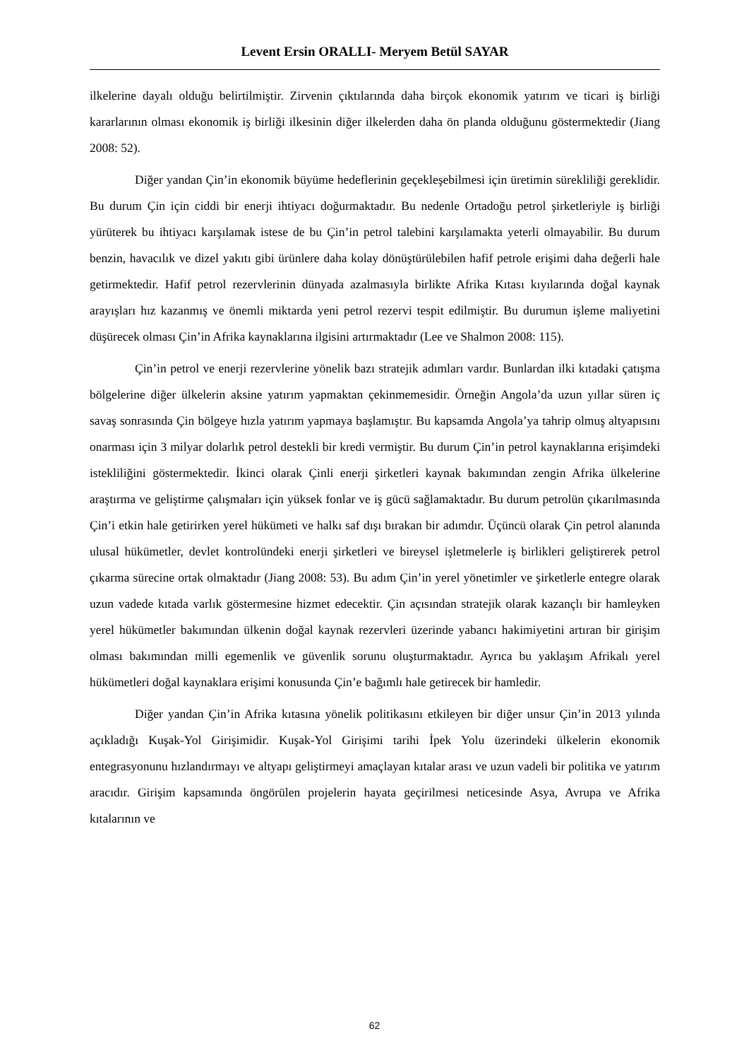Levent Ersin ORALLI- Meryem Betül SAYAR
ilkelerine dayalı olduğu belirtilmiştir. Zirvenin çıktılarında daha birçok ekonomik yatırım ve ticari iş birliği kararlarının olması ekonomik iş birliği ilkesinin diğer ilkelerden daha ön planda olduğunu göstermektedir (Jiang 2008: 52).
Diğer yandan Çin’in ekonomik büyüme hedeflerinin geçekleşebilmesi için üretimin sürekliliği gereklidir. Bu durum Çin için ciddi bir enerji ihtiyacı doğurmaktadır. Bu nedenle Ortadoğu petrol şirketleriyle iş birliği yürüterek bu ihtiyacı karşılamak istese de bu Çin’in petrol talebini karşılamakta yeterli olmayabilir. Bu durum benzin, havacılık ve dizel yakıtı gibi ürünlere daha kolay dönüştürülebilen hafif petrole erişimi daha değerli hale getirmektedir. Hafif petrol rezervlerinin dünyada azalmasıyla birlikte Afrika Kıtası kıyılarında doğal kaynak arayışları hız kazanmış ve önemli miktarda yeni petrol rezervi tespit edilmiştir. Bu durumun işleme maliyetini düşürecek olması Çin’in Afrika kaynaklarına ilgisini artırmaktadır (Lee ve Shalmon 2008: 115).
Çin’in petrol ve enerji rezervlerine yönelik bazı stratejik adımları vardır. Bunlardan ilki kıtadaki çatışma bölgelerine diğer ülkelerin aksine yatırım yapmaktan çekinmemesidir. Örneğin Angola’da uzun yıllar süren iç savaş sonrasında Çin bölgeye hızla yatırım yapmaya başlamıştır. Bu kapsamda Angola’ya tahrip olmuş altyapısını onarması için 3 milyar dolarlık petrol destekli bir kredi vermiştir. Bu durum Çin’in petrol kaynaklarına erişimdeki istekliliğini göstermektedir. İkinci olarak Çinli enerji şirketleri kaynak bakımından zengin Afrika ülkelerine araştırma ve geliştirme çalışmaları için yüksek fonlar ve iş gücü sağlamaktadır. Bu durum petrolün çıkarılmasında Çin’i etkin hale getirirken yerel hükümeti ve halkı saf dışı bırakan bir adımdır. Üçüncü olarak Çin petrol alanında ulusal hükümetler, devlet kontrolündeki enerji şirketleri ve bireysel işletmelerle iş birlikleri geliştirerek petrol çıkarma sürecine ortak olmaktadır (Jiang 2008: 53). Bu adım Çin’in yerel yönetimler ve şirketlerle entegre olarak uzun vadede kıtada varlık göstermesine hizmet edecektir. Çin açısından stratejik olarak kazançlı bir hamleyken yerel hükümetler bakımından ülkenin doğal kaynak rezervleri üzerinde yabancı hakimiyetini artıran bir girişim olması bakımından milli egemenlik ve güvenlik sorunu oluşturmaktadır. Ayrıca bu yaklaşım Afrikalı yerel hükümetleri doğal kaynaklara erişimi konusunda Çin’e bağımlı hale getirecek bir hamledir.
Diğer yandan Çin’in Afrika kıtasına yönelik politikasını etkileyen bir diğer unsur Çin’in 2013 yılında açıkladığı Kuşak-Yol Girişimidir. Kuşak-Yol Girişimi tarihi İpek Yolu üzerindeki ülkelerin ekonomik entegrasyonunu hızlandırmayı ve altyapı geliştirmeyi amaçlayan kıtalar arası ve uzun vadeli bir politika ve yatırım aracıdır. Girişim kapsamında öngörülen projelerin hayata geçirilmesi neticesinde Asya, Avrupa ve Afrika kıtalarının ve
62